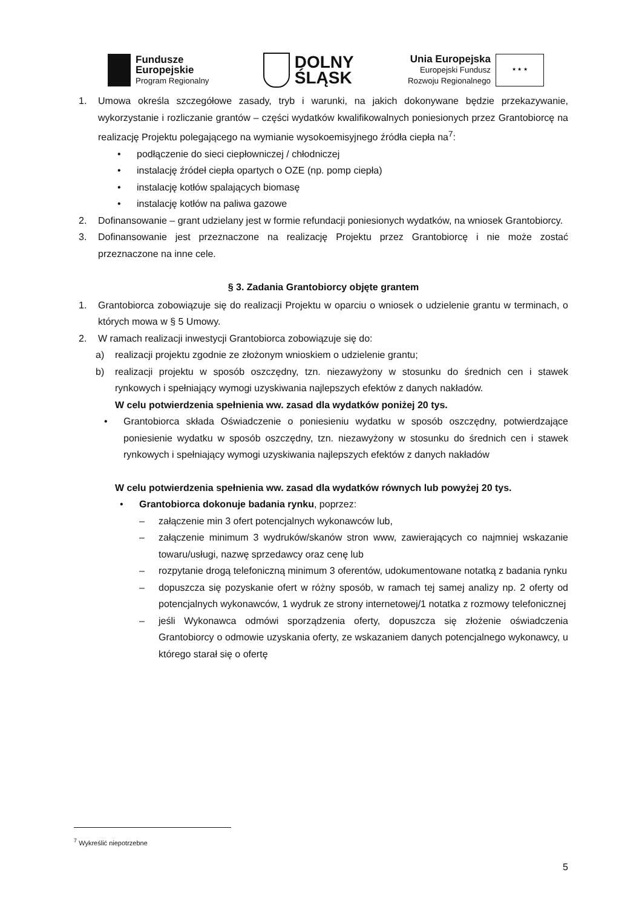Fundusze
Europejskie
Program Regionalny
DOLNY
ŚLĄSK
Unia Europejska
Europejski Fundusz
Rozwoju Regionalnego
★ ★ ★
1. Umowa określa szczegółowe zasady, tryb i warunki, na jakich dokonywane będzie przekazywanie, wykorzystanie i rozliczanie grantów – części wydatków kwalifikowalnych poniesionych przez Grantobiorcę na realizację Projektu polegającego na wymianie wysokoemisyjnego źródła ciepła na<sup>7</sup>:
• podłączenie do sieci ciepłowniczej / chłodniczej
• instalację źródeł ciepła opartych o OZE (np. pomp ciepła)
• instalację kotłów spalających biomasę
• instalację kotłów na paliwa gazowe
2. Dofinansowanie – grant udzielany jest w formie refundacji poniesionych wydatków, na wniosek Grantobiorcy.
3. Dofinansowanie jest przeznaczone na realizację Projektu przez Grantobiorcę i nie może zostać przeznaczone na inne cele.
§ 3. Zadania Grantobiorcy objęte grantem
1. Grantobiorca zobowiązuje się do realizacji Projektu w oparciu o wniosek o udzielenie grantu w terminach, o których mowa w § 5 Umowy.
2. W ramach realizacji inwestycji Grantobiorca zobowiązuje się do:
a) realizacji projektu zgodnie ze złożonym wnioskiem o udzielenie grantu;
b) realizacji projektu w sposób oszczędny, tzn. niezawyżony w stosunku do średnich cen i stawek rynkowych i spełniający wymogi uzyskiwania najlepszych efektów z danych nakładów.
W celu potwierdzenia spełnienia ww. zasad dla wydatków poniżej 20 tys.
• Grantobiorca składa Oświadczenie o poniesieniu wydatku w sposób oszczędny, potwierdzające poniesienie wydatku w sposób oszczędny, tzn. niezawyżony w stosunku do średnich cen i stawek rynkowych i spełniający wymogi uzyskiwania najlepszych efektów z danych nakładów
W celu potwierdzenia spełnienia ww. zasad dla wydatków równych lub powyżej 20 tys.
• Grantobiorca dokonuje badania rynku, poprzez:
– załączenie min 3 ofert potencjalnych wykonawców lub,
– załączenie minimum 3 wydruków/skanów stron www, zawierających co najmniej wskazanie towaru/usługi, nazwę sprzedawcy oraz cenę lub
– rozpytanie drogą telefoniczną minimum 3 oferentów, udokumentowane notatką z badania rynku
– dopuszcza się pozyskanie ofert w różny sposób, w ramach tej samej analizy np. 2 oferty od potencjalnych wykonawców, 1 wydruk ze strony internetowej/1 notatka z rozmowy telefonicznej
– jeśli Wykonawca odmówi sporządzenia oferty, dopuszcza się złożenie oświadczenia Grantobiorcy o odmowie uzyskania oferty, ze wskazaniem danych potencjalnego wykonawcy, u którego starał się o ofertę
<sup>7</sup> Wykreślić niepotrzebne
5